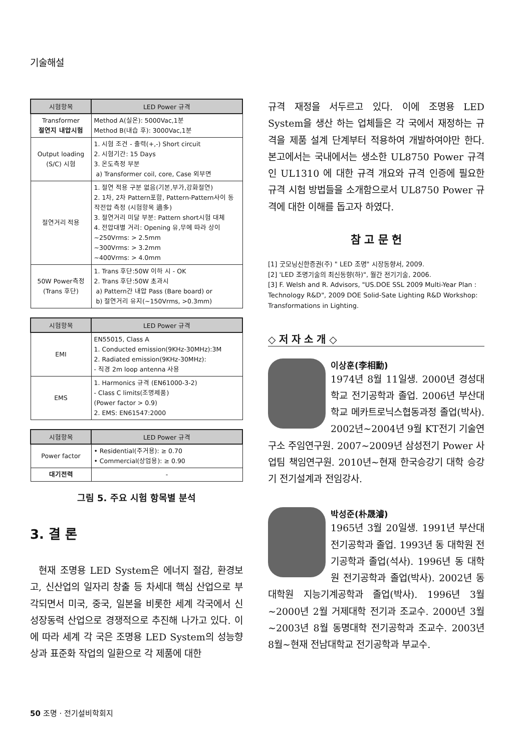기술해설
| 시험항목 | LED Power 규격 |
| --- | --- |
| Transformer 절연지 내압시험 | Method A(실온): 5000Vac,1분 Method B(내습 후): 3000Vac,1분 |
| Output loading (S/C) 시험 | 1. 시험 조건 - 출력(+,-) Short circuit 2. 시험기간: 15 Days 3. 온도측정 부분 a) Transformer coil, core, Case 외부면 |
| 절연거리 적용 | 1. 절연 적용 구분 없음(기본,부가,강화절연) 2. 1차, 2차 Pattern포함, Pattern-Pattern사이 동작전압 측정 (시험항목 過多) 3. 절연거리 미달 부분: Pattern short시험 대체 4. 전압대별 거리: Opening 유,무에 따라 상이 ~250Vrms: > 2.5mm ~300Vrms: > 3.2mm ~400Vrms: > 4.0mm |
| 50W Power측정 (Trans 후단) | 1. Trans 후단:50W 이하 시 - OK 2. Trans 후단:50W 초과시 a) Pattern간 내압 Pass (Bare board) or b) 절연거리 유지(~150Vrms, >0.3mm) |
| 시험항목 | LED Power 규격 |
| --- | --- |
| EMI | EN55015, Class A 1. Conducted emission(9KHz-30MHz):3M 2. Radiated emission(9KHz-30MHz): - 직경 2m loop antenna 사용 |
| EMS | 1. Harmonics 규격 (EN61000-3-2) - Class C limits(조명제품) (Power factor > 0.9) 2. EMS: EN61547:2000 |
| 시험항목 | LED Power 규격 |
| --- | --- |
| Power factor | • Residential(주거용): ≥ 0.70 • Commercial(상업용): ≥ 0.90 |
| 대기전력 | - |
그림 5. 주요 시험 항목별 분석
3. 결 론
현재 조명용 LED System은 에너지 절감, 환경보고, 신산업의 일자리 창출 등 차세대 핵심 산업으로 부각되면서 미국, 중국, 일본을 비롯한 세계 각국에서 신성장동력 산업으로 경쟁적으로 추진해 나가고 있다. 이에 따라 세계 각 국은 조명용 LED System의 성능향상과 표준화 작업의 일환으로 각 제품에 대한
규격 재정을 서두르고 있다. 이에 조명용 LED System을 생산 하는 업체들은 각 국에서 재정하는 규격을 제품 설계 단계부터 적용하여 개발하여야만 한다. 본고에서는 국내에서는 생소한 UL8750 Power 규격인 UL1310 에 대한 규격 개요와 규격 인증에 필요한 규격 시험 방법들을 소개함으로서 UL8750 Power 규격에 대한 이해를 돕고자 하였다.
참 고 문 헌
[1] 굿모닝신한증권(주) " LED 조명" 시장동향서, 2009.
[2] 'LED 조명기술의 최신동향(하)", 월간 전기기술, 2006.
[3] F. Welsh and R. Advisors, "US.DOE SSL 2009 Multi-Year Plan : Technology R&D", 2009 DOE Solid-Sate Lighting R&D Workshop: Transformations in Lighting.
◇ 저 자 소 개 ◇
이상훈(李相勳)
1974년 8월 11일생. 2000년 경성대학교 전기공학과 졸업. 2006년 부산대학교 메카트로닉스협동과정 졸업(박사). 2002년~2004년 9월 KT전기 기술연구소 주임연구원. 2007~2009년 삼성전기 Power 사업팀 책임연구원. 2010년~현재 한국승강기 대학 승강기 전기설계과 전임강사.
박성준(朴晟濬)
1965년 3월 20일생. 1991년 부산대 전기공학과 졸업. 1993년 동 대학원 전기공학과 졸업(석사). 1996년 동 대학원 전기공학과 졸업(박사). 2002년 동 대학원 지능기계공학과 졸업(박사). 1996년 3월~2000년 2월 거제대학 전기과 조교수. 2000년 3월~2003년 8월 동명대학 전기공학과 조교수. 2003년 8월~현재 전남대학교 전기공학과 부교수.
50 조명 · 전기설비학회지